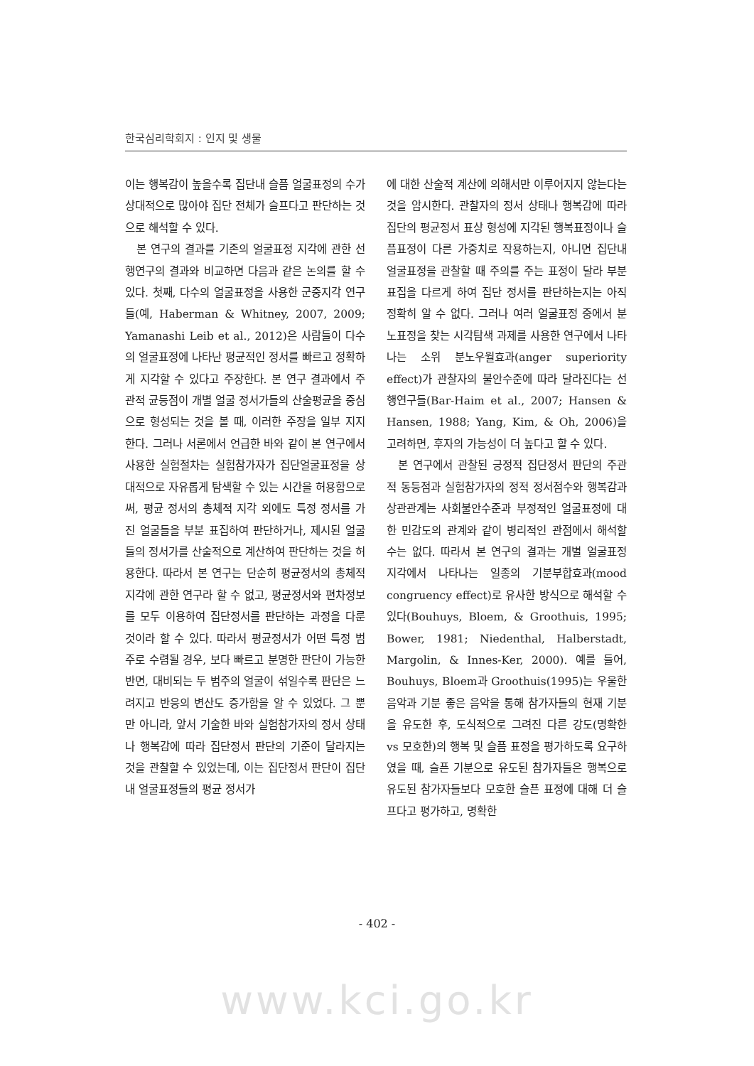한국심리학회지 : 인지 및 생물
이는 행복감이 높을수록 집단내 슬픔 얼굴표정의 수가 상대적으로 많아야 집단 전체가 슬프다고 판단하는 것으로 해석할 수 있다.
본 연구의 결과를 기존의 얼굴표정 지각에 관한 선행연구의 결과와 비교하면 다음과 같은 논의를 할 수 있다. 첫째, 다수의 얼굴표정을 사용한 군중지각 연구들(예, Haberman & Whitney, 2007, 2009; Yamanashi Leib et al., 2012)은 사람들이 다수의 얼굴표정에 나타난 평균적인 정서를 빠르고 정확하게 지각할 수 있다고 주장한다. 본 연구 결과에서 주관적 균등점이 개별 얼굴 정서가들의 산술평균을 중심으로 형성되는 것을 볼 때, 이러한 주장을 일부 지지한다. 그러나 서론에서 언급한 바와 같이 본 연구에서 사용한 실험절차는 실험참가자가 집단얼굴표정을 상대적으로 자유롭게 탐색할 수 있는 시간을 허용함으로써, 평균 정서의 총체적 지각 외에도 특정 정서를 가진 얼굴들을 부분 표집하여 판단하거나, 제시된 얼굴들의 정서가를 산술적으로 계산하여 판단하는 것을 허용한다. 따라서 본 연구는 단순히 평균정서의 총체적 지각에 관한 연구라 할 수 없고, 평균정서와 편차정보를 모두 이용하여 집단정서를 판단하는 과정을 다룬 것이라 할 수 있다. 따라서 평균정서가 어떤 특정 범주로 수렴될 경우, 보다 빠르고 분명한 판단이 가능한 반면, 대비되는 두 범주의 얼굴이 섞일수록 판단은 느려지고 반응의 변산도 증가함을 알 수 있었다. 그 뿐만 아니라, 앞서 기술한 바와 실험참가자의 정서 상태나 행복감에 따라 집단정서 판단의 기준이 달라지는 것을 관찰할 수 있었는데, 이는 집단정서 판단이 집단내 얼굴표정들의 평균 정서가
에 대한 산술적 계산에 의해서만 이루어지지 않는다는 것을 암시한다. 관찰자의 정서 상태나 행복감에 따라 집단의 평균정서 표상 형성에 지각된 행복표정이나 슬픔표정이 다른 가중치로 작용하는지, 아니면 집단내 얼굴표정을 관찰할 때 주의를 주는 표정이 달라 부분표집을 다르게 하여 집단 정서를 판단하는지는 아직 정확히 알 수 없다. 그러나 여러 얼굴표정 중에서 분노표정을 찾는 시각탐색 과제를 사용한 연구에서 나타나는 소위 분노우월효과(anger superiority effect)가 관찰자의 불안수준에 따라 달라진다는 선행연구들(Bar-Haim et al., 2007; Hansen & Hansen, 1988; Yang, Kim, & Oh, 2006)을 고려하면, 후자의 가능성이 더 높다고 할 수 있다.
본 연구에서 관찰된 긍정적 집단정서 판단의 주관적 동등점과 실험참가자의 정적 정서점수와 행복감과 상관관계는 사회불안수준과 부정적인 얼굴표정에 대한 민감도의 관계와 같이 병리적인 관점에서 해석할 수는 없다. 따라서 본 연구의 결과는 개별 얼굴표정 지각에서 나타나는 일종의 기분부합효과(mood congruency effect)로 유사한 방식으로 해석할 수 있다(Bouhuys, Bloem, & Groothuis, 1995; Bower, 1981; Niedenthal, Halberstadt, Margolin, & Innes-Ker, 2000). 예를 들어, Bouhuys, Bloem과 Groothuis(1995)는 우울한 음악과 기분 좋은 음악을 통해 참가자들의 현재 기분을 유도한 후, 도식적으로 그려진 다른 강도(명확한 vs 모호한)의 행복 및 슬픔 표정을 평가하도록 요구하였을 때, 슬픈 기분으로 유도된 참가자들은 행복으로 유도된 참가자들보다 모호한 슬픈 표정에 대해 더 슬프다고 평가하고, 명확한
- 402 -
www.kci.go.kr